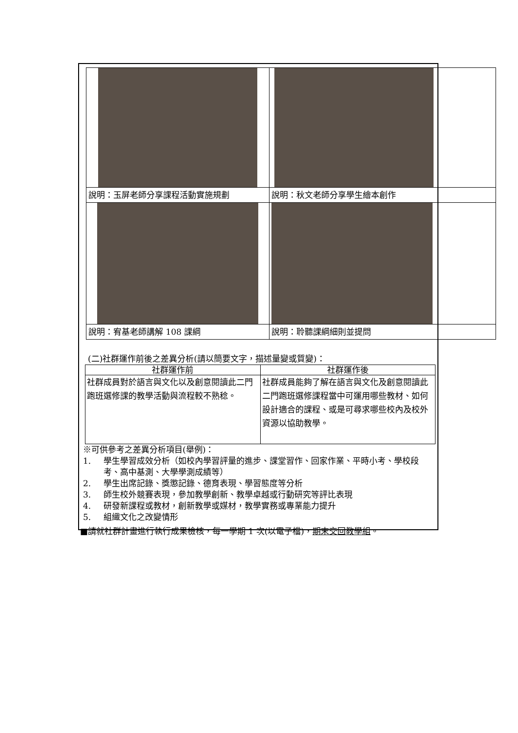| 說明：玉屏老師分享課程活動實施規劃 | 說明：秋文老師分享學生繪本創作 |
| 說明：宥基老師講解 108 課綱 | 說明：聆聽課綱細則並提問 |
(二)社群運作前後之差異分析(請以簡要文字，描述量變或質變)：
| 社群運作前 | 社群運作後 |
| --- | --- |
| 社群成員對於語言與文化以及創意閱讀此二門跑班選修課的教學活動與流程較不熟稔。 | 社群成員能夠了解在語言與文化及創意閱讀此二門跑班選修課程當中可運用哪些教材、如何設計適合的課程、或是可尋求哪些校內及校外資源以協助教學。 |
※可供參考之差異分析項目(舉例)：
1. 學生學習成效分析（如校內學習評量的進步、課堂習作、回家作業、平時小考、學校段考、高中基測、大學學測成績等）
2. 學生出席記錄、獎懲記錄、德育表現、學習態度等分析
3. 師生校外競賽表現，參加教學創新、教學卓越或行動研究等評比表現
4. 研發新課程或教材，創新教學或媒材，教學實務或專業能力提升
5. 組織文化之改變情形
■請就社群計畫進行執行成果檢核，每一學期 1 次(以電子檔)，期末交回教學組。